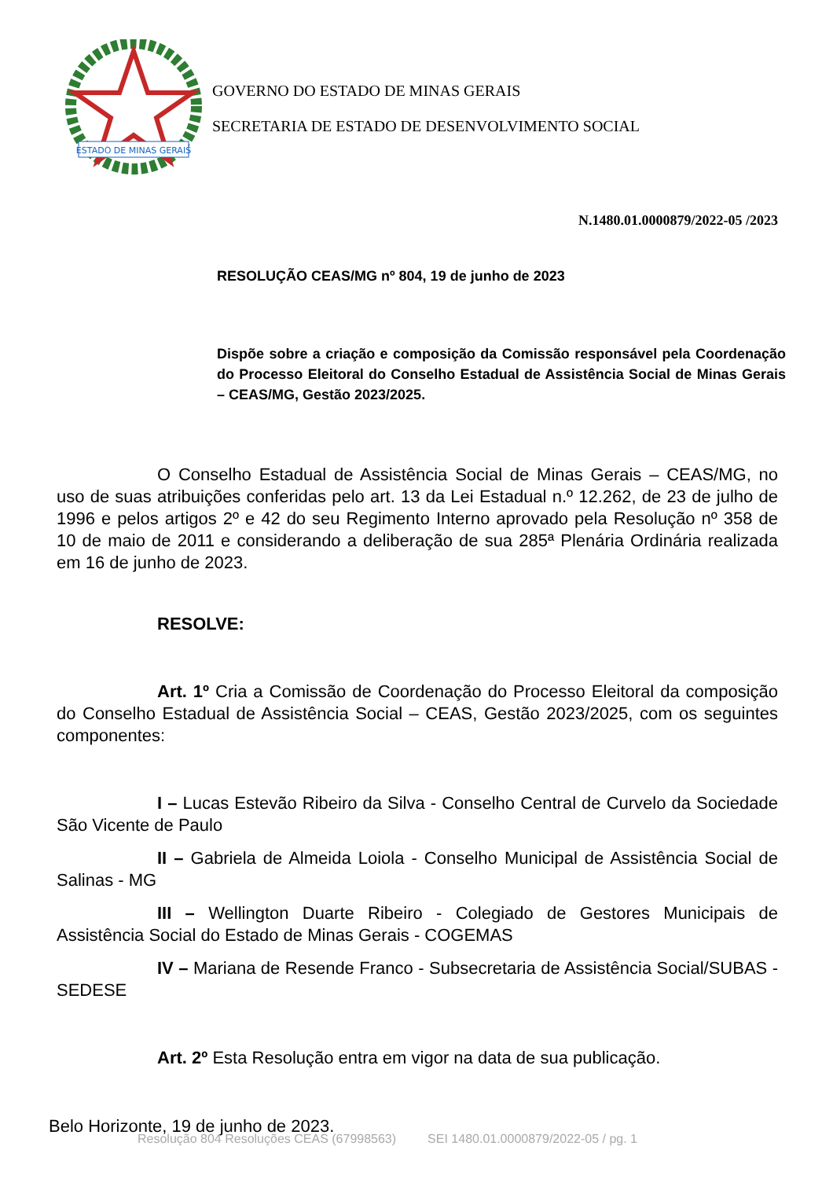ESTADO DE MINAS GERAIS
GOVERNO DO ESTADO DE MINAS GERAIS
SECRETARIA DE ESTADO DE DESENVOLVIMENTO SOCIAL
N.1480.01.0000879/2022-05 /2023
RESOLUÇÃO CEAS/MG nº 804, 19 de junho de 2023
Dispõe sobre a criação e composição da Comissão responsável pela Coordenação do Processo Eleitoral do Conselho Estadual de Assistência Social de Minas Gerais – CEAS/MG, Gestão 2023/2025.
O Conselho Estadual de Assistência Social de Minas Gerais – CEAS/MG, no uso de suas atribuições conferidas pelo art. 13 da Lei Estadual n.º 12.262, de 23 de julho de 1996 e pelos artigos 2º e 42 do seu Regimento Interno aprovado pela Resolução nº 358 de 10 de maio de 2011 e considerando a deliberação de sua 285ª Plenária Ordinária realizada em 16 de junho de 2023.
RESOLVE:
Art. 1º Cria a Comissão de Coordenação do Processo Eleitoral da composição do Conselho Estadual de Assistência Social – CEAS, Gestão 2023/2025, com os seguintes componentes:
I – Lucas Estevão Ribeiro da Silva - Conselho Central de Curvelo da Sociedade São Vicente de Paulo
II – Gabriela de Almeida Loiola - Conselho Municipal de Assistência Social de Salinas - MG
III – Wellington Duarte Ribeiro - Colegiado de Gestores Municipais de Assistência Social do Estado de Minas Gerais - COGEMAS
IV – Mariana de Resende Franco - Subsecretaria de Assistência Social/SUBAS -SEDESE
Art. 2º Esta Resolução entra em vigor na data de sua publicação.
Belo Horizonte, 19 de junho de 2023.
Resolução 804 Resoluções CEAS (67998563) SEI 1480.01.0000879/2022-05 / pg. 1